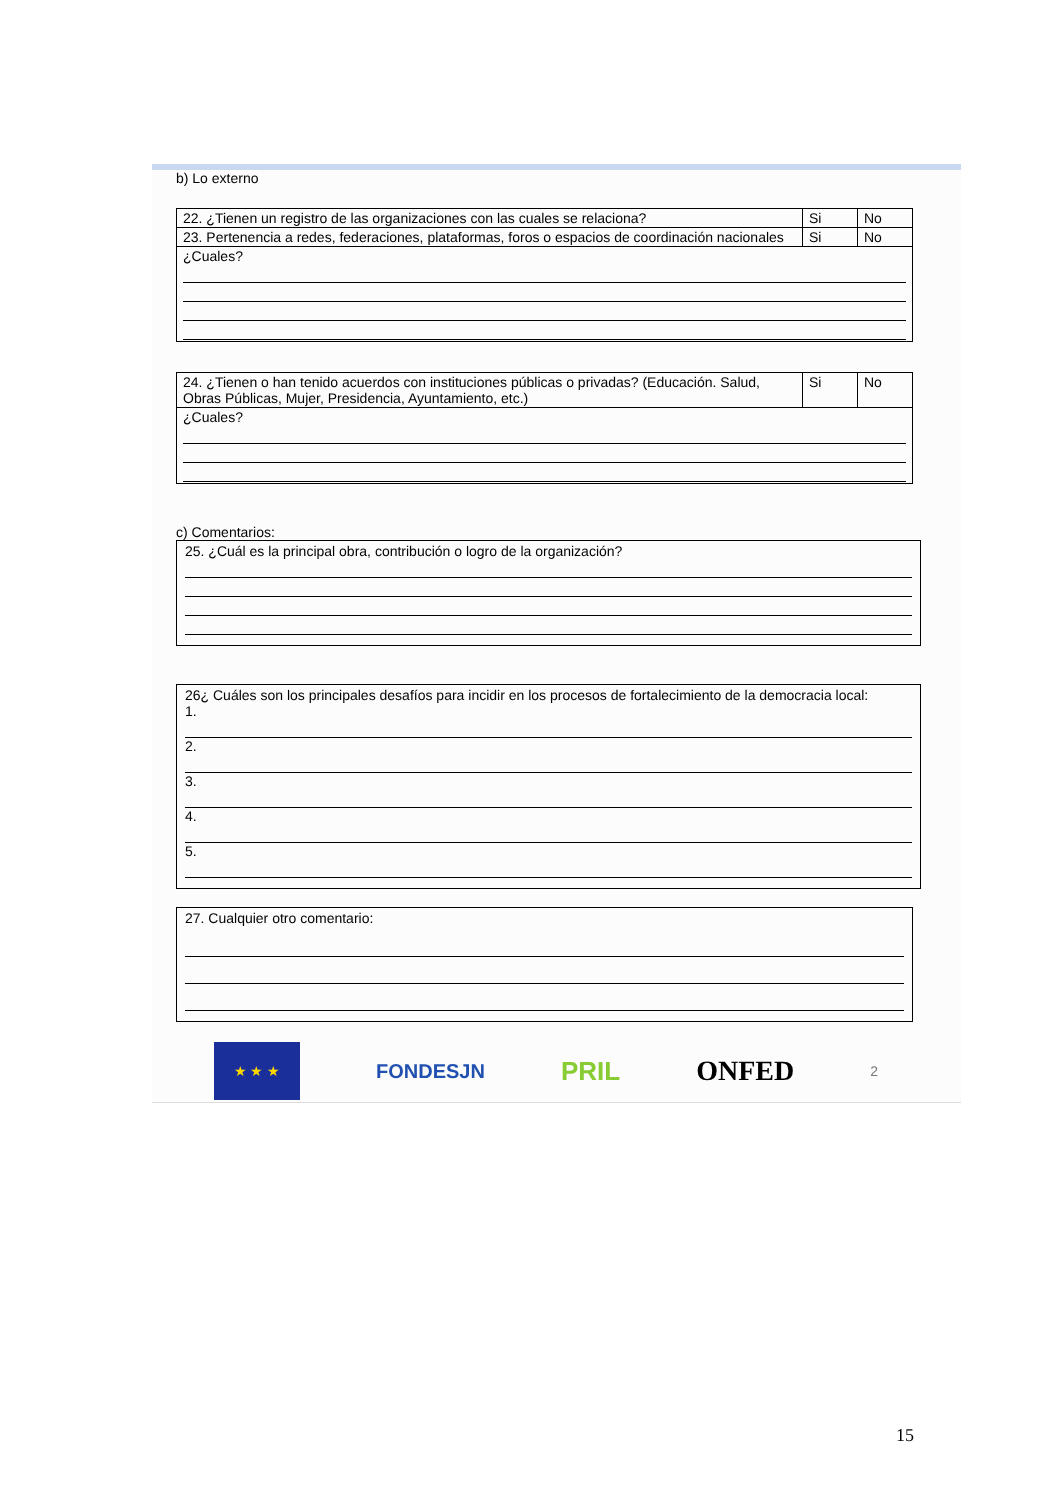b) Lo externo
| 22. ¿Tienen un registro de las organizaciones con las cuales se relaciona? | Si | No |
| 23. Pertenencia a redes, federaciones, plataformas, foros o espacios de coordinación nacionales | Si | No |
| ¿Cuales? | | |
| 24. ¿Tienen o han tenido acuerdos con instituciones públicas o privadas? (Educación. Salud, Obras Públicas, Mujer, Presidencia, Ayuntamiento, etc.) | Si | No |
| ¿Cuales? | | |
c) Comentarios:
25. ¿Cuál es la principal obra, contribución o logro de la organización?
26¿ Cuáles son los principales desafíos para incidir en los procesos de fortalecimiento de la democracia local:
1.
2.
3.
4.
5.
27. Cualquier otro comentario:
★ ★ ★
FONDESJN PRIL ONFED 2
15